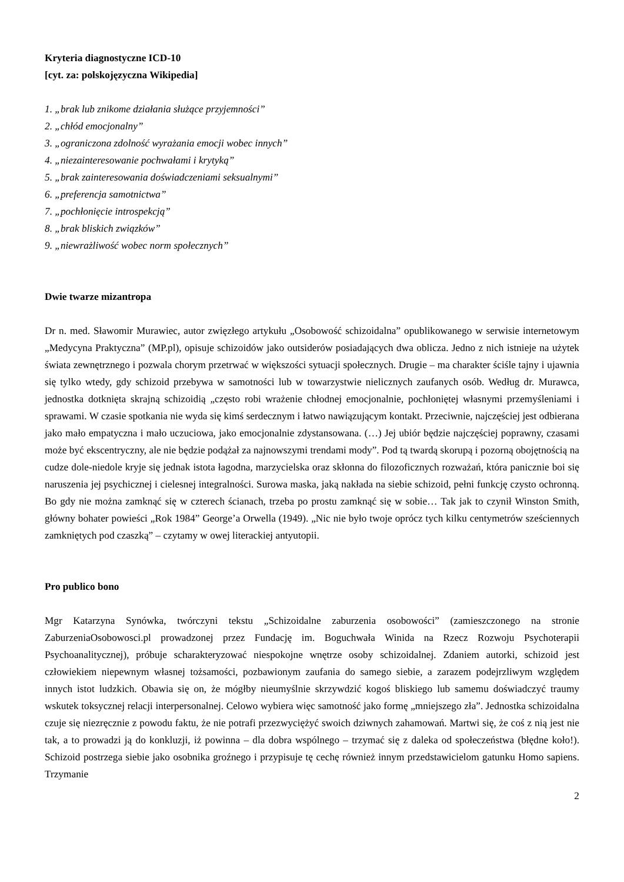Kryteria diagnostyczne ICD-10
[cyt. za: polskojęzyczna Wikipedia]
1. „brak lub znikome działania służące przyjemności”
2. „chłód emocjonalny”
3. „ograniczona zdolność wyrażania emocji wobec innych”
4. „niezainteresowanie pochwałami i krytyką”
5. „brak zainteresowania doświadczeniami seksualnymi”
6. „preferencja samotnictwa”
7. „pochłonięcie introspekcją”
8. „brak bliskich związków”
9. „niewrażliwość wobec norm społecznych”
Dwie twarze mizantropa
Dr n. med. Sławomir Murawiec, autor zwięzłego artykułu „Osobowość schizoidalna” opublikowanego w serwisie internetowym „Medycyna Praktyczna” (MP.pl), opisuje schizoidów jako outsiderów posiadających dwa oblicza. Jedno z nich istnieje na użytek świata zewnętrznego i pozwala chorym przetrwać w większości sytuacji społecznych. Drugie – ma charakter ściśle tajny i ujawnia się tylko wtedy, gdy schizoid przebywa w samotności lub w towarzystwie nielicznych zaufanych osób. Według dr. Murawca, jednostka dotknięta skrajną schizoidią „często robi wrażenie chłodnej emocjonalnie, pochłoniętej własnymi przemyśleniami i sprawami. W czasie spotkania nie wyda się kimś serdecznym i łatwo nawiązującym kontakt. Przeciwnie, najczęściej jest odbierana jako mało empatyczna i mało uczuciowa, jako emocjonalnie zdystansowana. (…) Jej ubiór będzie najczęściej poprawny, czasami może być ekscentryczny, ale nie będzie podążał za najnowszymi trendami mody”. Pod tą twardą skorupą i pozorną obojętnością na cudze dole-niedole kryje się jednak istota łagodna, marzycielska oraz skłonna do filozoficznych rozważań, która panicznie boi się naruszenia jej psychicznej i cielesnej integralności. Surowa maska, jaką nakłada na siebie schizoid, pełni funkcję czysto ochronną. Bo gdy nie można zamknąć się w czterech ścianach, trzeba po prostu zamknąć się w sobie… Tak jak to czynił Winston Smith, główny bohater powieści „Rok 1984” George’a Orwella (1949). „Nic nie było twoje oprócz tych kilku centymetrów sześciennych zamkniętych pod czaszką” – czytamy w owej literackiej antyutopii.
Pro publico bono
Mgr Katarzyna Synówka, twórczyni tekstu „Schizoidalne zaburzenia osobowości” (zamieszczonego na stronie ZaburzeniaOsobowosci.pl prowadzonej przez Fundację im. Boguchwała Winida na Rzecz Rozwoju Psychoterapii Psychoanalitycznej), próbuje scharakteryzować niespokojne wnętrze osoby schizoidalnej. Zdaniem autorki, schizoid jest człowiekiem niepewnym własnej tożsamości, pozbawionym zaufania do samego siebie, a zarazem podejrzliwym względem innych istot ludzkich. Obawia się on, że mógłby nieumyślnie skrzywdzić kogoś bliskiego lub samemu doświadczyć traumy wskutek toksycznej relacji interpersonalnej. Celowo wybiera więc samotność jako formę „mniejszego zła”. Jednostka schizoidalna czuje się niezręcznie z powodu faktu, że nie potrafi przezwyciężyć swoich dziwnych zahamowań. Martwi się, że coś z nią jest nie tak, a to prowadzi ją do konkluzji, iż powinna – dla dobra wspólnego – trzymać się z daleka od społeczeństwa (błędne koło!). Schizoid postrzega siebie jako osobnika groźnego i przypisuje tę cechę również innym przedstawicielom gatunku Homo sapiens. Trzymanie
2